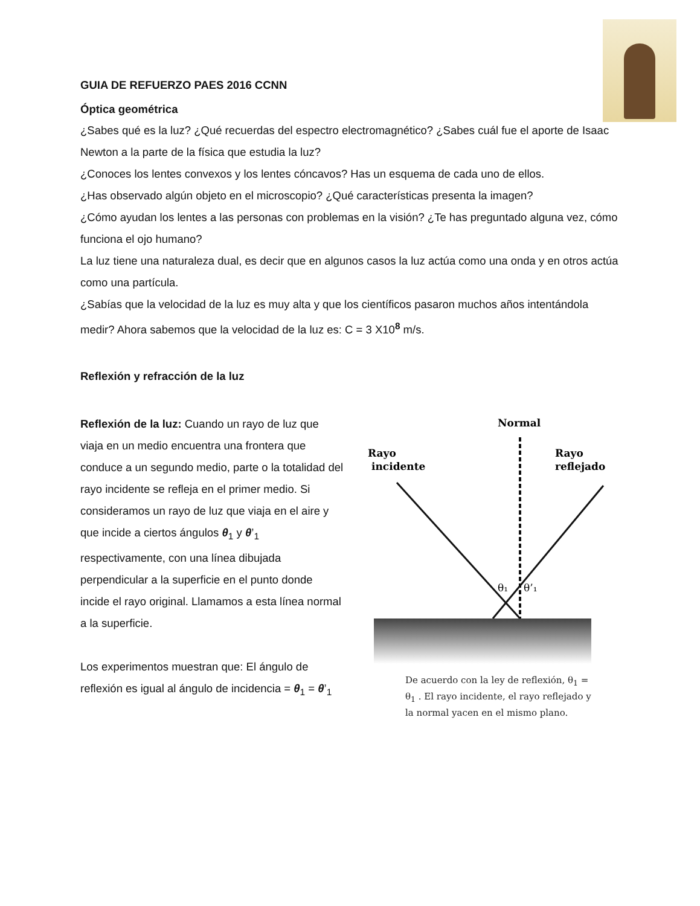GUIA DE REFUERZO PAES 2016 CCNN
Óptica geométrica
¿Sabes qué es la luz? ¿Qué recuerdas del espectro electromagnético? ¿Sabes cuál fue el aporte de Isaac Newton a la parte de la física que estudia la luz?
¿Conoces los lentes convexos y los lentes cóncavos? Has un esquema de cada uno de ellos.
¿Has observado algún objeto en el microscopio? ¿Qué características presenta la imagen?
¿Cómo ayudan los lentes a las personas con problemas en la visión? ¿Te has preguntado alguna vez, cómo funciona el ojo humano?
La luz tiene una naturaleza dual, es decir que en algunos casos la luz actúa como una onda y en otros actúa como una partícula.
¿Sabías que la velocidad de la luz es muy alta y que los científicos pasaron muchos años intentándola medir? Ahora sabemos que la velocidad de la luz es: C = 3 X10<sup>8</sup> m/s.
Reflexión y refracción de la luz
Reflexión de la luz: Cuando un rayo de luz que viaja en un medio encuentra una frontera que conduce a un segundo medio, parte o la totalidad del rayo incidente se refleja en el primer medio. Si consideramos un rayo de luz que viaja en el aire y que incide a ciertos ángulos θ<sub>1</sub> y θ’<sub>1</sub> respectivamente, con una línea dibujada perpendicular a la superficie en el punto donde incide el rayo original. Llamamos a esta línea normal a la superficie.
Los experimentos muestran que: El ángulo de reflexión es igual al ángulo de incidencia = θ<sub>1</sub> = θ’<sub>1</sub>
Normal
Rayo
incidente
Rayo
reflejado
θ₁
θ’₁
De acuerdo con la ley de reflexión, θ<sub>1</sub> = θ<sub>1</sub> . El rayo incidente, el rayo reflejado y la normal yacen en el mismo plano.